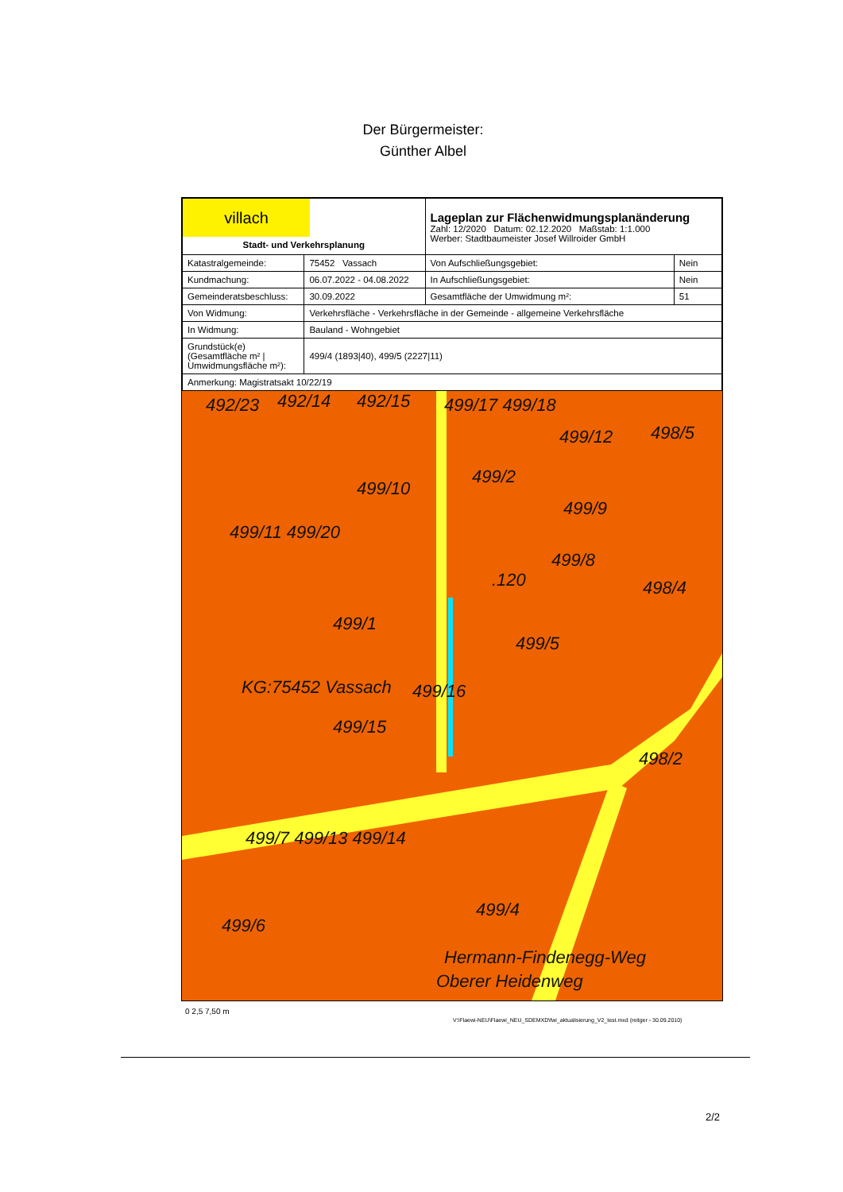Der Bürgermeister:
Günther Albel
| villach Stadt- und Verkehrsplanung | | Lageplan zur Flächenwidmungsplanänderung Zahl: 12/2020 Datum: 02.12.2020 Maßstab: 1:1.000 Werber: Stadtbaumeister Josef Willroider GmbH | |
| Katastralgemeinde: | 75452 Vassach | Von Aufschließungsgebiet: | Nein |
| Kundmachung: | 06.07.2022 - 04.08.2022 | In Aufschließungsgebiet: | Nein |
| Gemeinderatsbeschluss: | 30.09.2022 | Gesamtfläche der Umwidmung m²: | 51 |
| Von Widmung: | Verkehrsfläche - Verkehrsfläche in der Gemeinde - allgemeine Verkehrsfläche | | |
| In Widmung: | Bauland - Wohngebiet | | |
| Grundstück(e) (Gesamtfläche m² / Umwidmungsfläche m²): | 499/4 (1893/40), 499/5 (2227/11) | | |
| Anmerkung: Magistratsakt 10/22/19 | | | |
492/23 492/14 492/15 499/17 499/18
499/12 498/5
499/10
499/2
499/9
499/11 499/20
499/8
.120 498/4
499/1
499/5
KG:75452 Vassach 499/16
499/15
498/2
499/7 499/13 499/14
499/4
Hermann-Findenegg-Weg
499/6
Oberer Heidenweg
V:\Flaewi-NEU\Flaewi_NEU_SDEMXD\fwi_aktualisierung_V2_test.mxd (reitger - 30.09.2010)
0 2,5 7,50 m
2/2